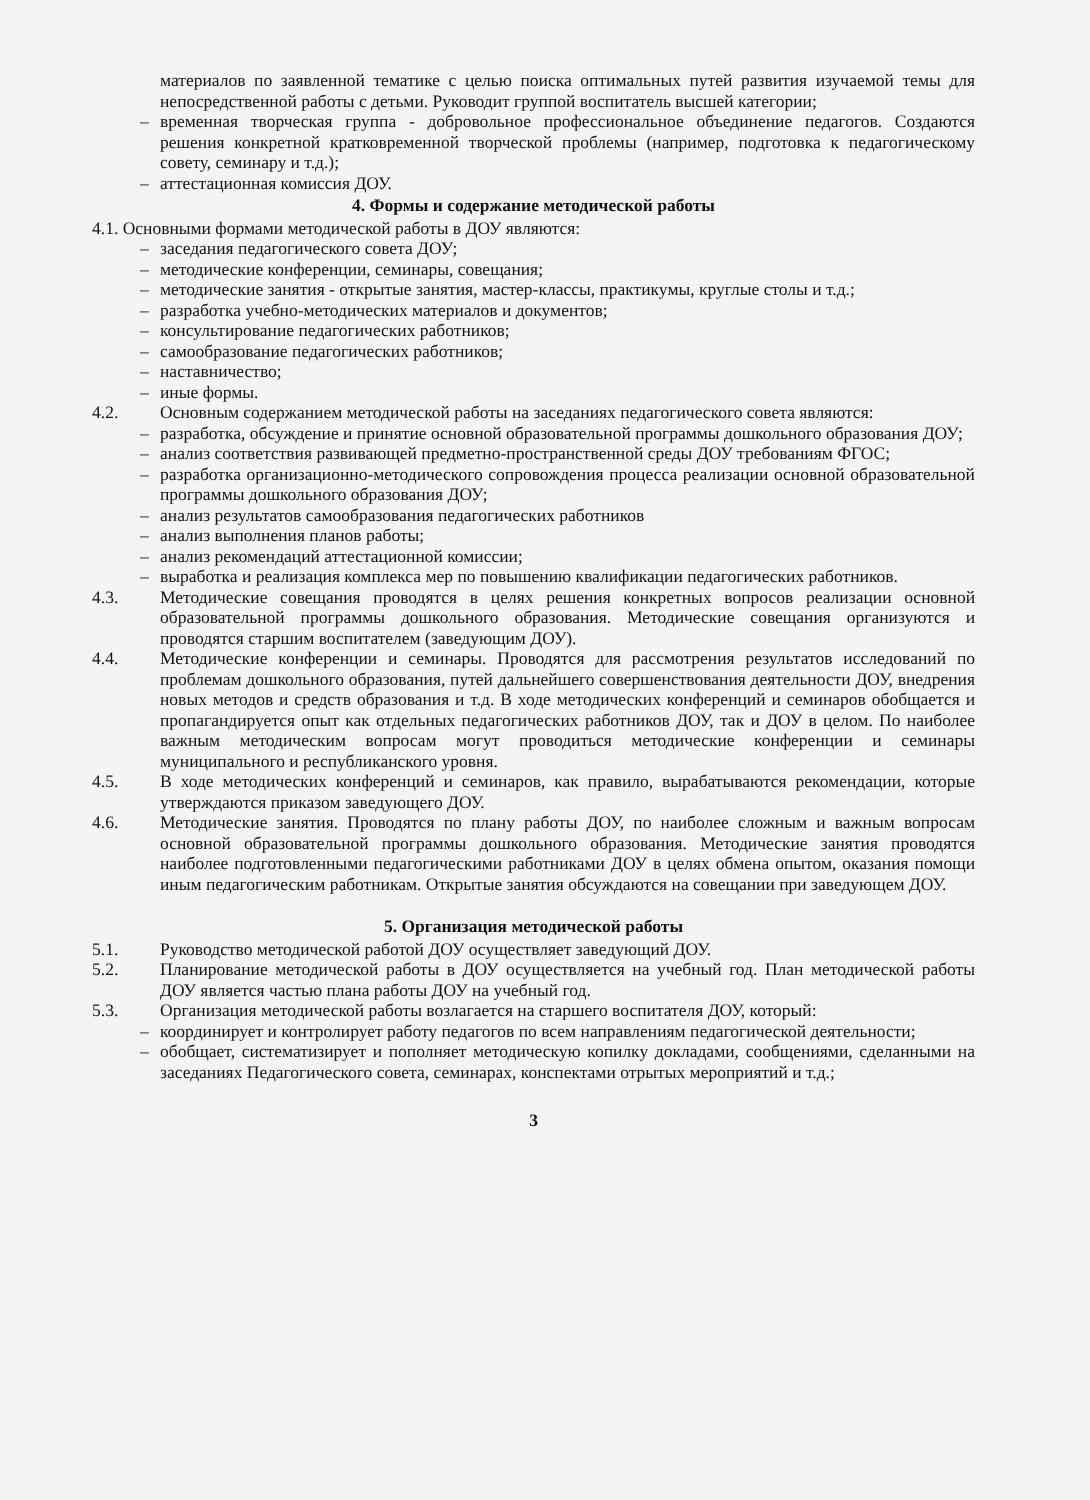материалов по заявленной тематике с целью поиска оптимальных путей развития изучаемой темы для непосредственной работы с детьми. Руководит группой воспитатель высшей категории;
– временная творческая группа - добровольное профессиональное объединение педагогов. Создаются решения конкретной кратковременной творческой проблемы (например, подготовка к педагогическому совету, семинару и т.д.);
– аттестационная комиссия ДОУ.
4. Формы и содержание методической работы
4.1. Основными формами методической работы в ДОУ являются:
– заседания педагогического совета ДОУ;
– методические конференции, семинары, совещания;
– методические занятия - открытые занятия, мастер-классы, практикумы, круглые столы и т.д.;
– разработка учебно-методических материалов и документов;
– консультирование педагогических работников;
– самообразование педагогических работников;
– наставничество;
– иные формы.
4.2. Основным содержанием методической работы на заседаниях педагогического совета являются:
– разработка, обсуждение и принятие основной образовательной программы дошкольного образования ДОУ;
– анализ соответствия развивающей предметно-пространственной среды ДОУ требованиям ФГОС;
– разработка организационно-методического сопровождения процесса реализации основной образовательной программы дошкольного образования ДОУ;
– анализ результатов самообразования педагогических работников
– анализ выполнения планов работы;
– анализ рекомендаций аттестационной комиссии;
– выработка и реализация комплекса мер по повышению квалификации педагогических работников.
4.3. Методические совещания проводятся в целях решения конкретных вопросов реализации основной образовательной программы дошкольного образования. Методические совещания организуются и проводятся старшим воспитателем (заведующим ДОУ).
4.4. Методические конференции и семинары. Проводятся для рассмотрения результатов исследований по проблемам дошкольного образования, путей дальнейшего совершенствования деятельности ДОУ, внедрения новых методов и средств образования и т.д. В ходе методических конференций и семинаров обобщается и пропагандируется опыт как отдельных педагогических работников ДОУ, так и ДОУ в целом. По наиболее важным методическим вопросам могут проводиться методические конференции и семинары муниципального и республиканского уровня.
4.5. В ходе методических конференций и семинаров, как правило, вырабатываются рекомендации, которые утверждаются приказом заведующего ДОУ.
4.6. Методические занятия. Проводятся по плану работы ДОУ, по наиболее сложным и важным вопросам основной образовательной программы дошкольного образования. Методические занятия проводятся наиболее подготовленными педагогическими работниками ДОУ в целях обмена опытом, оказания помощи иным педагогическим работникам. Открытые занятия обсуждаются на совещании при заведующем ДОУ.
5. Организация методической работы
5.1. Руководство методической работой ДОУ осуществляет заведующий ДОУ.
5.2. Планирование методической работы в ДОУ осуществляется на учебный год. План методической работы ДОУ является частью плана работы ДОУ на учебный год.
5.3. Организация методической работы возлагается на старшего воспитателя ДОУ, который:
– координирует и контролирует работу педагогов по всем направлениям педагогической деятельности;
– обобщает, систематизирует и пополняет методическую копилку докладами, сообщениями, сделанными на заседаниях Педагогического совета, семинарах, конспектами отрытых мероприятий и т.д.;
3